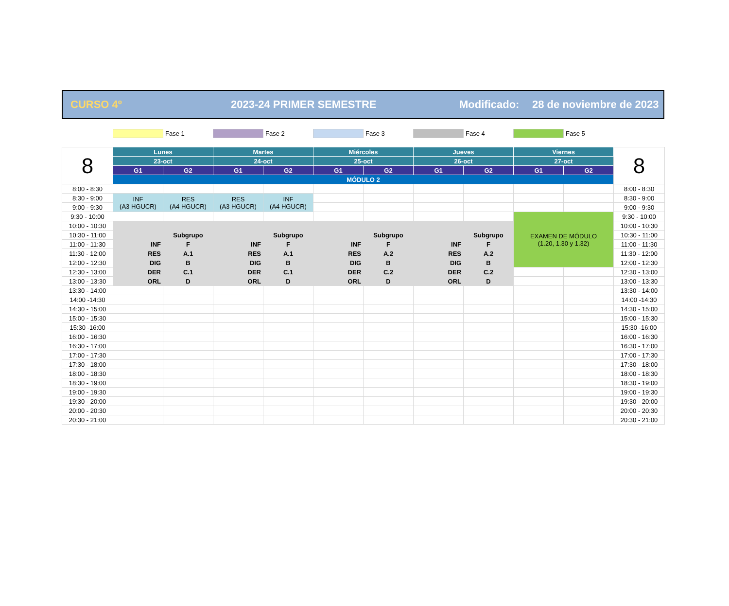CURSO 4º 2023-24 PRIMER SEMESTRE Modificado: 28 de noviembre de 2023
Fase 1 Fase 2 Fase 3 Fase 4 Fase 5
| 8 | Lunes | | Martes | | Miércoles | | Jueves | | Viernes | | 8 |
| | 23-oct | | 24-oct | | 25-oct | | 26-oct | | 27-oct | | |
| | G1 | G2 | G1 | G2 | G1 | G2 | G1 | G2 | G1 | G2 | |
| | MÓDULO 2 | | | | | | | | | | |
| 8:00 - 8:30 | | | | | | | | | | | 8:00 - 8:30 |
| 8:30 - 9:00 | INF (A3 HGUCR) | RES (A4 HGUCR) | RES (A3 HGUCR) | INF (A4 HGUCR) | | | | | | | 8:30 - 9:00 |
| 9:00 - 9:30 | | | | | | | | | | | 9:00 - 9:30 |
| 9:30 - 10:00 | | | | | | | | | EXAMEN DE MÓDULO (1.20, 1.30 y 1.32) | | 9:30 - 10:00 |
| 10:00 - 10:30 | | | | | | | | | | | 10:00 - 10:30 |
| 10:30 - 11:00 | | Subgrupo | | Subgrupo | | Subgrupo | | Subgrupo | | | 10:30 - 11:00 |
| 11:00 - 11:30 | INF | F | INF | F | INF | F | INF | F | | | 11:00 - 11:30 |
| 11:30 - 12:00 | RES | A.1 | RES | A.1 | RES | A.2 | RES | A.2 | | | 11:30 - 12:00 |
| 12:00 - 12:30 | DIG | B | DIG | B | DIG | B | DIG | B | | | 12:00 - 12:30 |
| 12:30 - 13:00 | DER | C.1 | DER | C.1 | DER | C.2 | DER | C.2 | | | 12:30 - 13:00 |
| 13:00 - 13:30 | ORL | D | ORL | D | ORL | D | ORL | D | | | 13:00 - 13:30 |
| 13:30 - 14:00 | | | | | | | | | | | 13:30 - 14:00 |
| 14:00 -14:30 | | | | | | | | | | | 14:00 -14:30 |
| 14:30 - 15:00 | | | | | | | | | | | 14:30 - 15:00 |
| 15:00 - 15:30 | | | | | | | | | | | 15:00 - 15:30 |
| 15:30 -16:00 | | | | | | | | | | | 15:30 -16:00 |
| 16:00 - 16:30 | | | | | | | | | | | 16:00 - 16:30 |
| 16:30 - 17:00 | | | | | | | | | | | 16:30 - 17:00 |
| 17:00 - 17:30 | | | | | | | | | | | 17:00 - 17:30 |
| 17:30 - 18:00 | | | | | | | | | | | 17:30 - 18:00 |
| 18:00 - 18:30 | | | | | | | | | | | 18:00 - 18:30 |
| 18:30 - 19:00 | | | | | | | | | | | 18:30 - 19:00 |
| 19:00 - 19:30 | | | | | | | | | | | 19:00 - 19:30 |
| 19:30 - 20:00 | | | | | | | | | | | 19:30 - 20:00 |
| 20:00 - 20:30 | | | | | | | | | | | 20:00 - 20:30 |
| 20:30 - 21:00 | | | | | | | | | | | 20:30 - 21:00 |